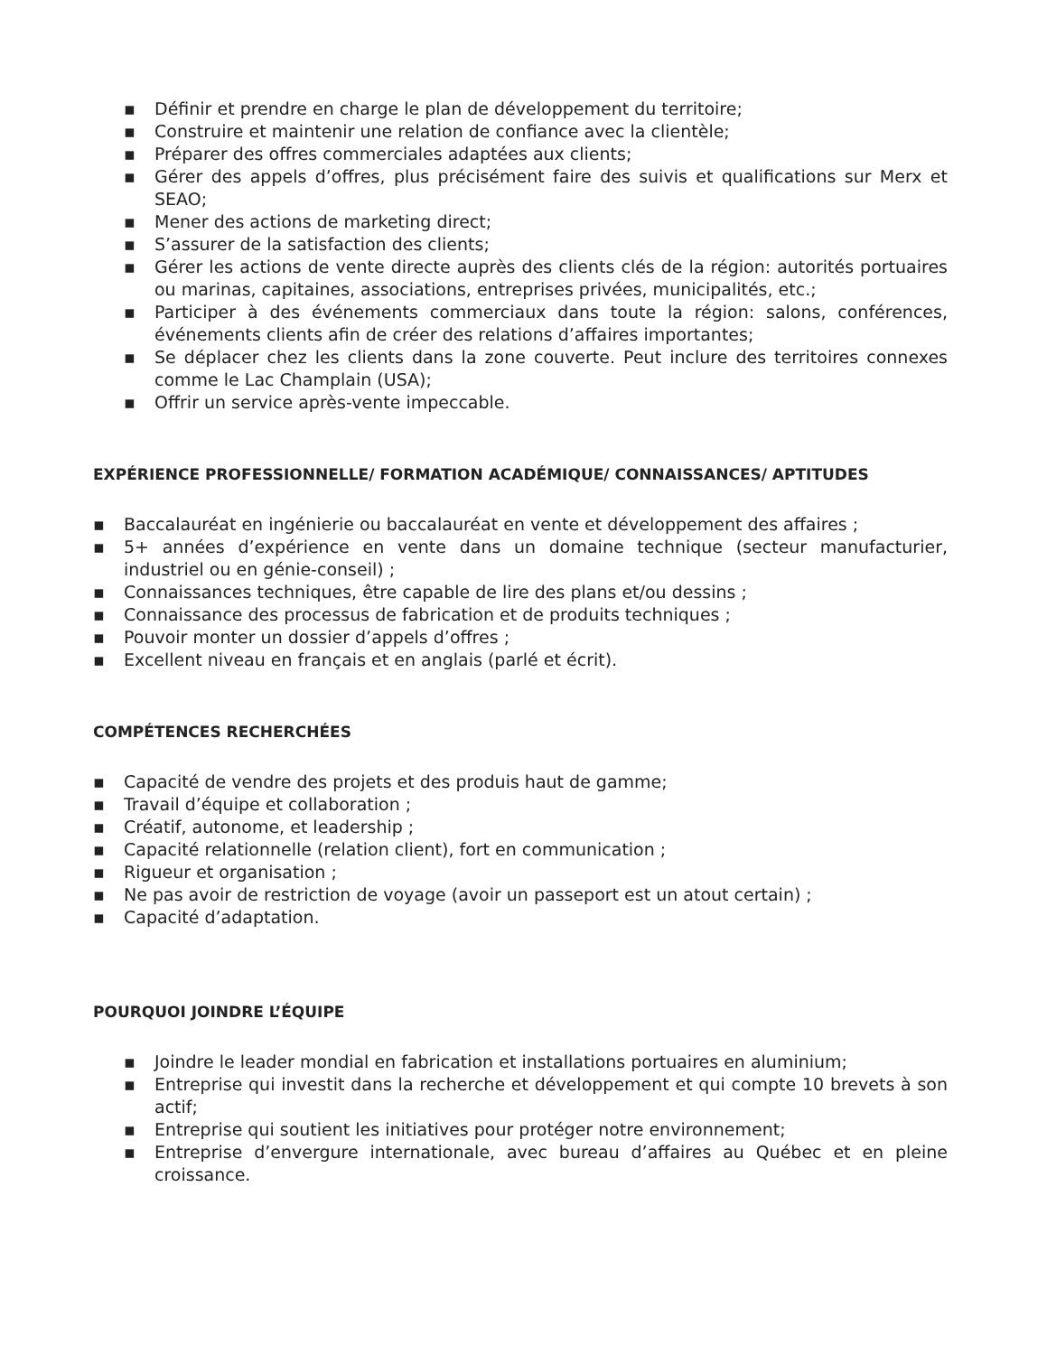▪ Définir et prendre en charge le plan de développement du territoire;
▪ Construire et maintenir une relation de confiance avec la clientèle;
▪ Préparer des offres commerciales adaptées aux clients;
▪ Gérer des appels d’offres, plus précisément faire des suivis et qualifications sur Merx et SEAO;
▪ Mener des actions de marketing direct;
▪ S’assurer de la satisfaction des clients;
▪ Gérer les actions de vente directe auprès des clients clés de la région: autorités portuaires ou marinas, capitaines, associations, entreprises privées, municipalités, etc.;
▪ Participer à des événements commerciaux dans toute la région: salons, conférences, événements clients afin de créer des relations d’affaires importantes;
▪ Se déplacer chez les clients dans la zone couverte. Peut inclure des territoires connexes comme le Lac Champlain (USA);
▪ Offrir un service après-vente impeccable.
EXPÉRIENCE PROFESSIONNELLE/ FORMATION ACADÉMIQUE/ CONNAISSANCES/ APTITUDES
▪ Baccalauréat en ingénierie ou baccalauréat en vente et développement des affaires ;
▪ 5+ années d’expérience en vente dans un domaine technique (secteur manufacturier, industriel ou en génie-conseil) ;
▪ Connaissances techniques, être capable de lire des plans et/ou dessins ;
▪ Connaissance des processus de fabrication et de produits techniques ;
▪ Pouvoir monter un dossier d’appels d’offres ;
▪ Excellent niveau en français et en anglais (parlé et écrit).
COMPÉTENCES RECHERCHÉES
▪ Capacité de vendre des projets et des produis haut de gamme;
▪ Travail d’équipe et collaboration ;
▪ Créatif, autonome, et leadership ;
▪ Capacité relationnelle (relation client), fort en communication ;
▪ Rigueur et organisation ;
▪ Ne pas avoir de restriction de voyage (avoir un passeport est un atout certain) ;
▪ Capacité d’adaptation.
POURQUOI JOINDRE L’ÉQUIPE
▪ Joindre le leader mondial en fabrication et installations portuaires en aluminium;
▪ Entreprise qui investit dans la recherche et développement et qui compte 10 brevets à son actif;
▪ Entreprise qui soutient les initiatives pour protéger notre environnement;
▪ Entreprise d’envergure internationale, avec bureau d’affaires au Québec et en pleine croissance.